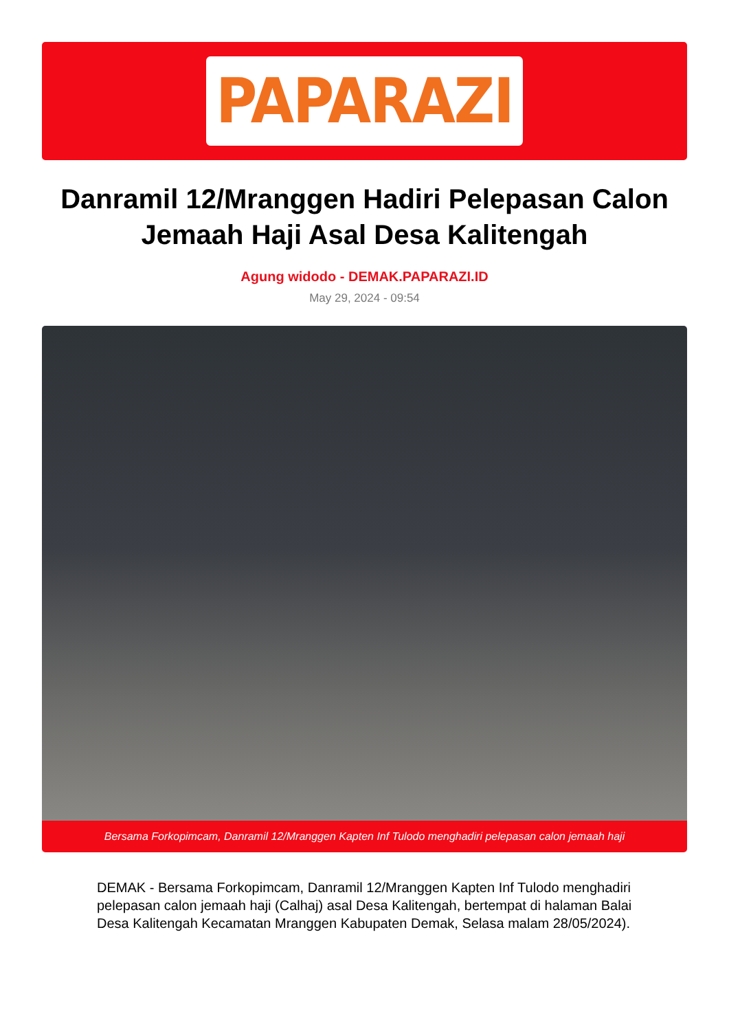PAPARAZI
Danramil 12/Mranggen Hadiri Pelepasan Calon Jemaah Haji Asal Desa Kalitengah
Agung widodo - DEMAK.PAPARAZI.ID
May 29, 2024 - 09:54
Bersama Forkopimcam, Danramil 12/Mranggen Kapten Inf Tulodo menghadiri pelepasan calon jemaah haji
DEMAK - Bersama Forkopimcam, Danramil 12/Mranggen Kapten Inf Tulodo menghadiri pelepasan calon jemaah haji (Calhaj) asal Desa Kalitengah, bertempat di halaman Balai Desa Kalitengah Kecamatan Mranggen Kabupaten Demak, Selasa malam 28/05/2024).